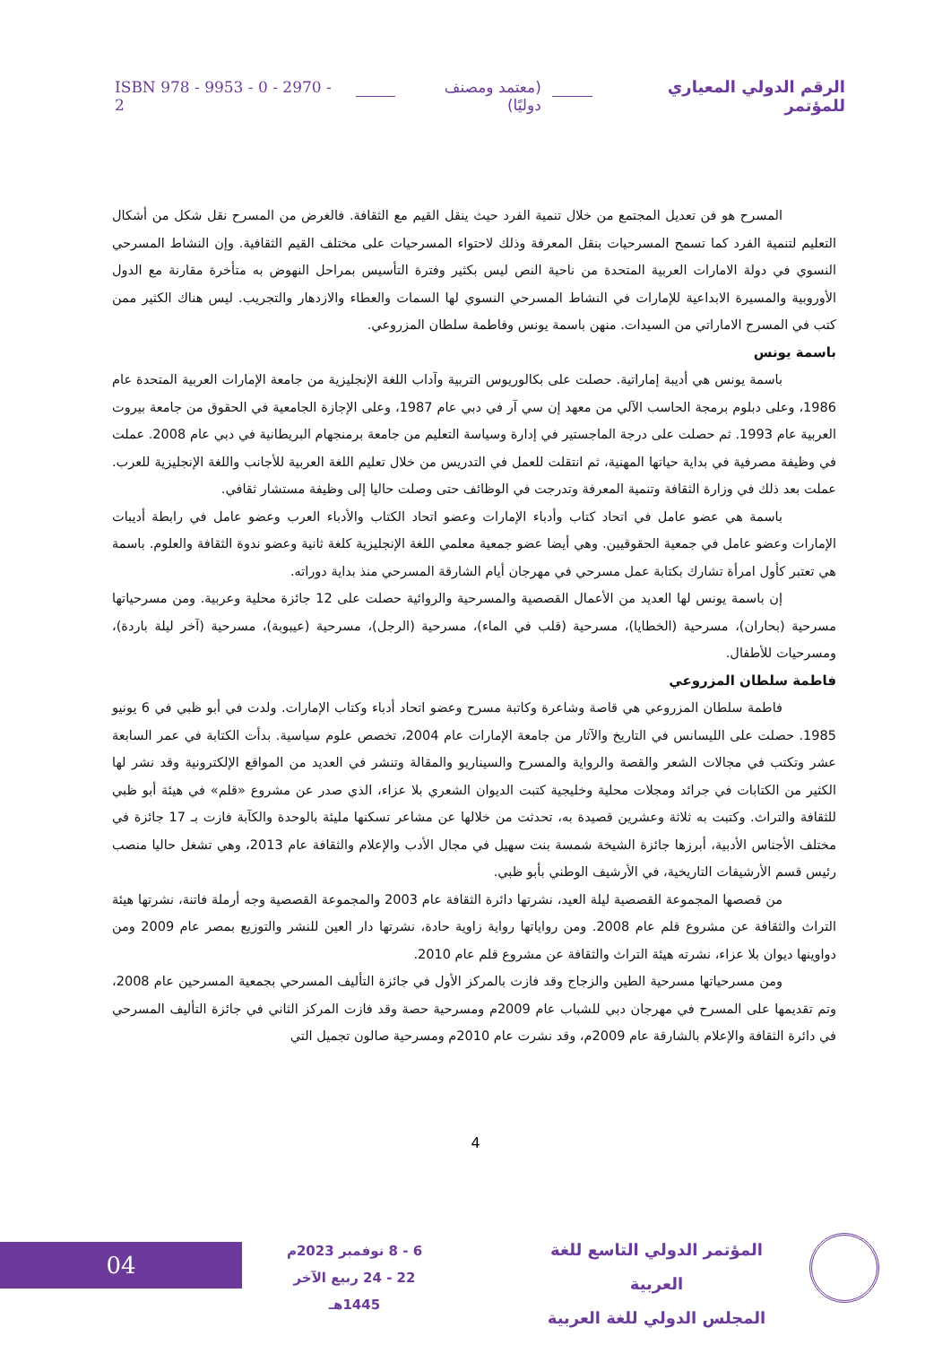الرقم الدولي المعياري للمؤتمر (معتمد ومصنف دوليًا) ISBN 978 - 9953 - 0 - 2970 - 2
المسرح هو فن تعديل المجتمع من خلال تنمية الفرد حيث ينقل القيم مع الثقافة. فالغرض من المسرح نقل شكل من أشكال التعليم لتنمية الفرد كما تسمح المسرحيات بنقل المعرفة وذلك لاحتواء المسرحيات على مختلف القيم الثقافية. وإن النشاط المسرحي النسوي في دولة الامارات العربية المتحدة من ناحية النص ليس بكثير وفترة التأسيس بمراحل النهوض به متأخرة مقارنة مع الدول الأوروبية والمسيرة الابداعية للإمارات في النشاط المسرحي النسوي لها السمات والعطاء والازدهار والتجريب. ليس هناك الكثير ممن كتب في المسرح الاماراتي من السيدات. منهن باسمة يونس وفاطمة سلطان المزروعي.
باسمة يونس
باسمة يونس هي أديبة إماراتية. حصلت على بكالوريوس التربية وآداب اللغة الإنجليزية من جامعة الإمارات العربية المتحدة عام 1986، وعلى دبلوم برمجة الحاسب الآلي من معهد إن سي آر في دبي عام 1987، وعلى الإجازة الجامعية في الحقوق من جامعة بيروت العربية عام 1993. ثم حصلت على درجة الماجستير في إدارة وسياسة التعليم من جامعة برمنجهام البريطانية في دبي عام 2008. عملت في وظيفة مصرفية في بداية حياتها المهنية، ثم انتقلت للعمل في التدريس من خلال تعليم اللغة العربية للأجانب واللغة الإنجليزية للعرب. عملت بعد ذلك في وزارة الثقافة وتنمية المعرفة وتدرجت في الوظائف حتى وصلت حاليا إلى وظيفة مستشار ثقافي.
باسمة هي عضو عامل في اتحاد كتاب وأدباء الإمارات وعضو اتحاد الكتاب والأدباء العرب وعضو عامل في رابطة أديبات الإمارات وعضو عامل في جمعية الحقوقيين. وهي أيضا عضو جمعية معلمي اللغة الإنجليزية كلغة ثانية وعضو ندوة الثقافة والعلوم. باسمة هي تعتبر كأول امرأة تشارك بكتابة عمل مسرحي في مهرجان أيام الشارقة المسرحي منذ بداية دوراته.
إن باسمة يونس لها العديد من الأعمال القصصية والمسرحية والروائية حصلت على 12 جائزة محلية وعربية. ومن مسرحياتها مسرحية (بحاران)، مسرحية (الخطايا)، مسرحية (قلب في الماء)، مسرحية (الرجل)، مسرحية (عيبوبة)، مسرحية (آخر ليلة باردة)، ومسرحيات للأطفال.
فاطمة سلطان المزروعي
فاطمة سلطان المزروعي هي قاصة وشاعرة وكاتبة مسرح وعضو اتحاد أدباء وكتاب الإمارات. ولدت في أبو ظبي في 6 يونيو 1985. حصلت على الليسانس في التاريخ والآثار من جامعة الإمارات عام 2004، تخصص علوم سياسية. بدأت الكتابة في عمر السابعة عشر وتكتب في مجالات الشعر والقصة والرواية والمسرح والسيناريو والمقالة وتنشر في العديد من المواقع الإلكترونية وقد نشر لها الكثير من الكتابات في جرائد ومجلات محلية وخليجية كتبت الديوان الشعري بلا عزاء، الذي صدر عن مشروع «قلم» في هيئة أبو ظبي للثقافة والتراث. وكتبت به ثلاثة وعشرين قصيدة به، تحدثت من خلالها عن مشاعر تسكنها مليئة بالوحدة والكآبة فازت بـ 17 جائزة في مختلف الأجناس الأدبية، أبرزها جائزة الشيخة شمسة بنت سهيل في مجال الأدب والإعلام والثقافة عام 2013، وهي تشغل حاليا منصب رئيس قسم الأرشيفات التاريخية، في الأرشيف الوطني بأبو ظبي.
من قصصها المجموعة القصصية ليلة العيد، نشرتها دائرة الثقافة عام 2003 والمجموعة القصصية وجه أرملة فاتنة، نشرتها هيئة التراث والثقافة عن مشروع قلم عام 2008. ومن رواياتها رواية زاوية حادة، نشرتها دار العين للنشر والتوزيع بمصر عام 2009 ومن دواوينها ديوان بلا عزاء، نشرته هيئة التراث والثقافة عن مشروع قلم عام 2010.
ومن مسرحياتها مسرحية الطين والزجاج وقد فازت بالمركز الأول في جائزة التأليف المسرحي بجمعية المسرحين عام 2008، وتم تقديمها على المسرح في مهرجان دبي للشباب عام 2009م ومسرحية حصة وقد فازت المركز الثاني في جائزة التأليف المسرحي في دائرة الثقافة والإعلام بالشارقة عام 2009م، وقد نشرت عام 2010م ومسرحية صالون تجميل التي
4
04
6 - 8 نوفمبر 2023م
22 - 24 ربيع الآخر 1445هـ
المؤتمر الدولي التاسع للغة العربية
المجلس الدولي للغة العربية